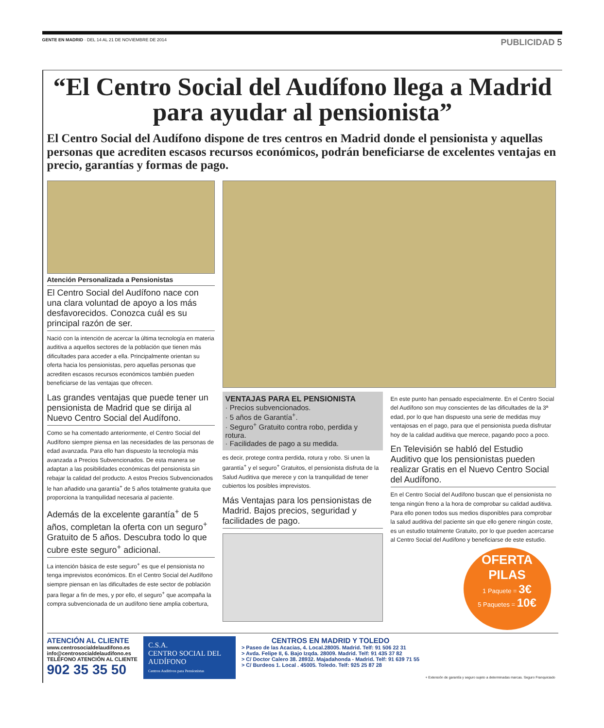GENTE EN MADRID · DEL 14 AL 21 DE NOVIEMBRE DE 2014 PUBLICIDAD 5
“El Centro Social del Audífono llega a Madrid para ayudar al pensionista”
El Centro Social del Audífono dispone de tres centros en Madrid donde el pensionista y aquellas personas que acrediten escasos recursos económicos, podrán beneficiarse de excelentes ventajas en precio, garantías y formas de pago.
Atención Personalizada a Pensionistas
El Centro Social del Audífono nace con una clara voluntad de apoyo a los más desfavorecidos. Conozca cuál es su principal razón de ser.
Nació con la intención de acercar la última tecnología en materia auditiva a aquellos sectores de la población que tienen más dificultades para acceder a ella. Principalmente orientan su oferta hacia los pensionistas, pero aquellas personas que acrediten escasos recursos económicos también pueden beneficiarse de las ventajas que ofrecen.
Las grandes ventajas que puede tener un pensionista de Madrid que se dirija al Nuevo Centro Social del Audífono.
Como se ha comentado anteriormente, el Centro Social del Audífono siempre piensa en las necesidades de las personas de edad avanzada. Para ello han dispuesto la tecnología más avanzada a Precios Subvencionados. De esta manera se adaptan a las posibilidades económicas del pensionista sin rebajar la calidad del producto. A estos Precios Subvencionados le han añadido una garantía<sup>+</sup> de 5 años totalmente gratuita que proporciona la tranquilidad necesaria al paciente.
Además de la excelente garantía<sup>+</sup> de 5 años, completan la oferta con un seguro<sup>+</sup> Gratuito de 5 años. Descubra todo lo que cubre este seguro<sup>+</sup> adicional.
La intención básica de este seguro<sup>+</sup> es que el pensionista no tenga imprevistos económicos. En el Centro Social del Audífono siempre piensan en las dificultades de este sector de población para llegar a fin de mes, y por ello, el seguro<sup>+</sup> que acompaña la compra subvencionada de un audífono tiene amplia cobertura,
VENTAJAS PARA EL PENSIONISTA
· Precios subvencionados.
· 5 años de Garantía<sup>+</sup>.
· Seguro<sup>+</sup> Gratuito contra robo, perdida y rotura.
· Facilidades de pago a su medida.
es decir, protege contra perdida, rotura y robo. Si unen la garantía<sup>+</sup> y el seguro<sup>+</sup> Gratuitos, el pensionista disfruta de la Salud Auditiva que merece y con la tranquilidad de tener cubiertos los posibles imprevistos.
Más Ventajas para los pensionistas de Madrid. Bajos precios, seguridad y facilidades de pago.
En este punto han pensado especialmente. En el Centro Social del Audífono son muy conscientes de las dificultades de la 3ª edad, por lo que han dispuesto una serie de medidas muy ventajosas en el pago, para que el pensionista pueda disfrutar hoy de la calidad auditiva que merece, pagando poco a poco.
En Televisión se habló del Estudio Auditivo que los pensionistas pueden realizar Gratis en el Nuevo Centro Social del Audífono.
En el Centro Social del Audífono buscan que el pensionista no tenga ningún freno a la hora de comprobar su calidad auditiva. Para ello ponen todos sus medios disponibles para comprobar la salud auditiva del paciente sin que ello genere ningún coste, es un estudio totalmente Gratuito, por lo que pueden acercarse al Centro Social del Audífono y beneficiarse de este estudio.
OFERTA PILAS
1 Paquete = 3€
5 Paquetes = 10€
ATENCIÓN AL CLIENTE
www.centrosocialdelaudifono.es
info@centrosocialdelaudifono.es
TELÉFONO ATENCIÓN AL CLIENTE
902 35 35 50
C.S.A.
CENTRO SOCIAL DEL AUDÍFONO
Centros Auditivos para Pensionistas
CENTROS EN MADRID Y TOLEDO
> Paseo de las Acacias, 4. Local.28005. Madrid. Telf: 91 506 22 31
> Avda. Felipe II, 6. Bajo Izqda. 28009. Madrid. Telf: 91 435 37 82
> C/ Doctor Calero 38. 28932. Majadahonda - Madrid. Telf: 91 639 71 55
> C/ Burdeos 1. Local . 45005. Toledo. Telf: 925 25 87 28
+ Extensión de garantía y seguro sujeto a determinadas marcas. Seguro Franquiciado